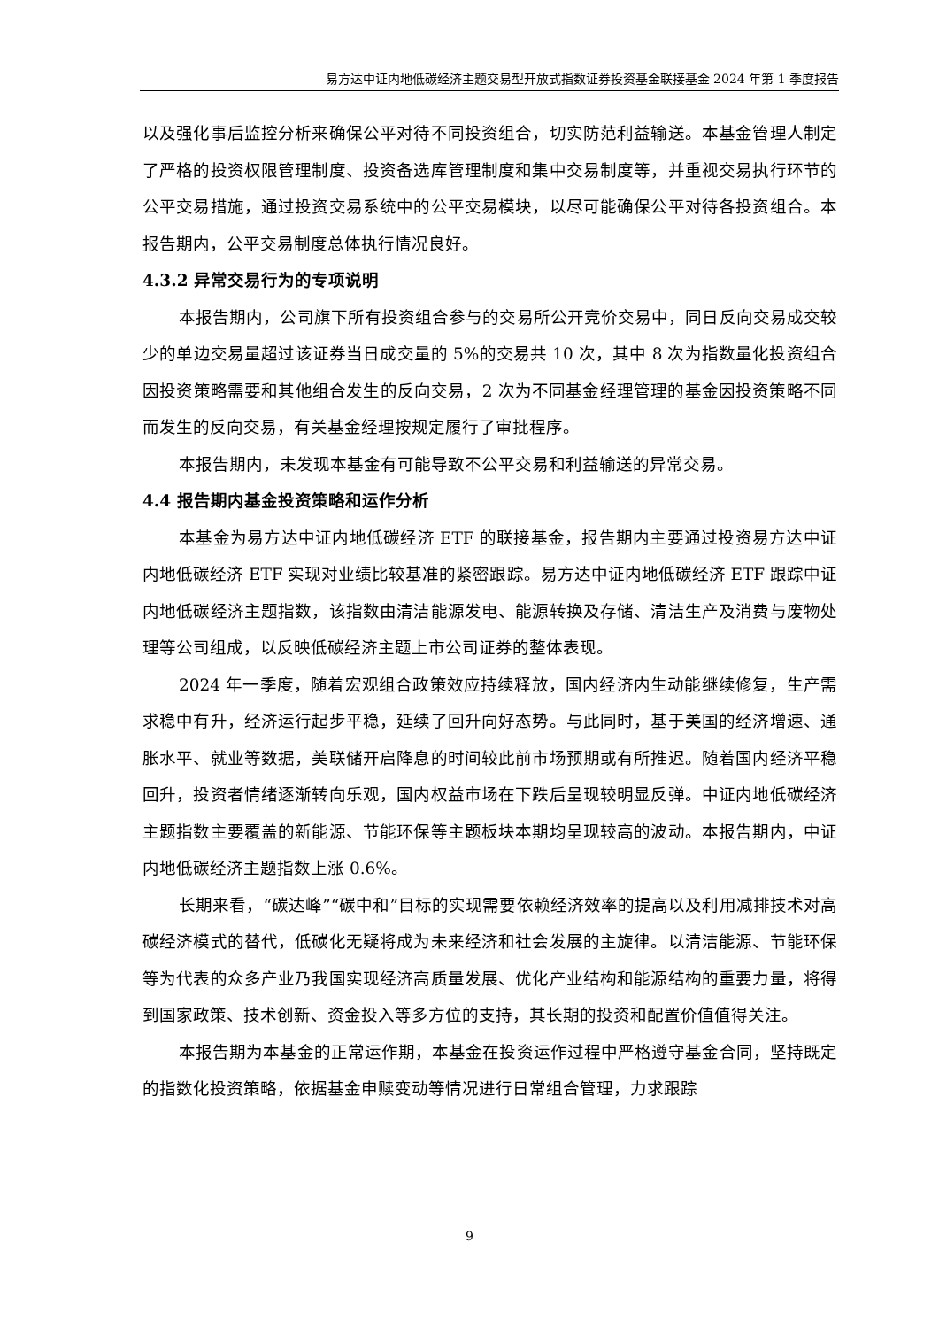易方达中证内地低碳经济主题交易型开放式指数证券投资基金联接基金 2024 年第 1 季度报告
以及强化事后监控分析来确保公平对待不同投资组合，切实防范利益输送。本基金管理人制定了严格的投资权限管理制度、投资备选库管理制度和集中交易制度等，并重视交易执行环节的公平交易措施，通过投资交易系统中的公平交易模块，以尽可能确保公平对待各投资组合。本报告期内，公平交易制度总体执行情况良好。
4.3.2 异常交易行为的专项说明
本报告期内，公司旗下所有投资组合参与的交易所公开竞价交易中，同日反向交易成交较少的单边交易量超过该证券当日成交量的 5%的交易共 10 次，其中 8 次为指数量化投资组合因投资策略需要和其他组合发生的反向交易，2 次为不同基金经理管理的基金因投资策略不同而发生的反向交易，有关基金经理按规定履行了审批程序。
本报告期内，未发现本基金有可能导致不公平交易和利益输送的异常交易。
4.4 报告期内基金投资策略和运作分析
本基金为易方达中证内地低碳经济 ETF 的联接基金，报告期内主要通过投资易方达中证内地低碳经济 ETF 实现对业绩比较基准的紧密跟踪。易方达中证内地低碳经济 ETF 跟踪中证内地低碳经济主题指数，该指数由清洁能源发电、能源转换及存储、清洁生产及消费与废物处理等公司组成，以反映低碳经济主题上市公司证券的整体表现。
2024 年一季度，随着宏观组合政策效应持续释放，国内经济内生动能继续修复，生产需求稳中有升，经济运行起步平稳，延续了回升向好态势。与此同时，基于美国的经济增速、通胀水平、就业等数据，美联储开启降息的时间较此前市场预期或有所推迟。随着国内经济平稳回升，投资者情绪逐渐转向乐观，国内权益市场在下跌后呈现较明显反弹。中证内地低碳经济主题指数主要覆盖的新能源、节能环保等主题板块本期均呈现较高的波动。本报告期内，中证内地低碳经济主题指数上涨 0.6%。
长期来看，“碳达峰”“碳中和”目标的实现需要依赖经济效率的提高以及利用减排技术对高碳经济模式的替代，低碳化无疑将成为未来经济和社会发展的主旋律。以清洁能源、节能环保等为代表的众多产业乃我国实现经济高质量发展、优化产业结构和能源结构的重要力量，将得到国家政策、技术创新、资金投入等多方位的支持，其长期的投资和配置价值值得关注。
本报告期为本基金的正常运作期，本基金在投资运作过程中严格遵守基金合同，坚持既定的指数化投资策略，依据基金申赎变动等情况进行日常组合管理，力求跟踪
9